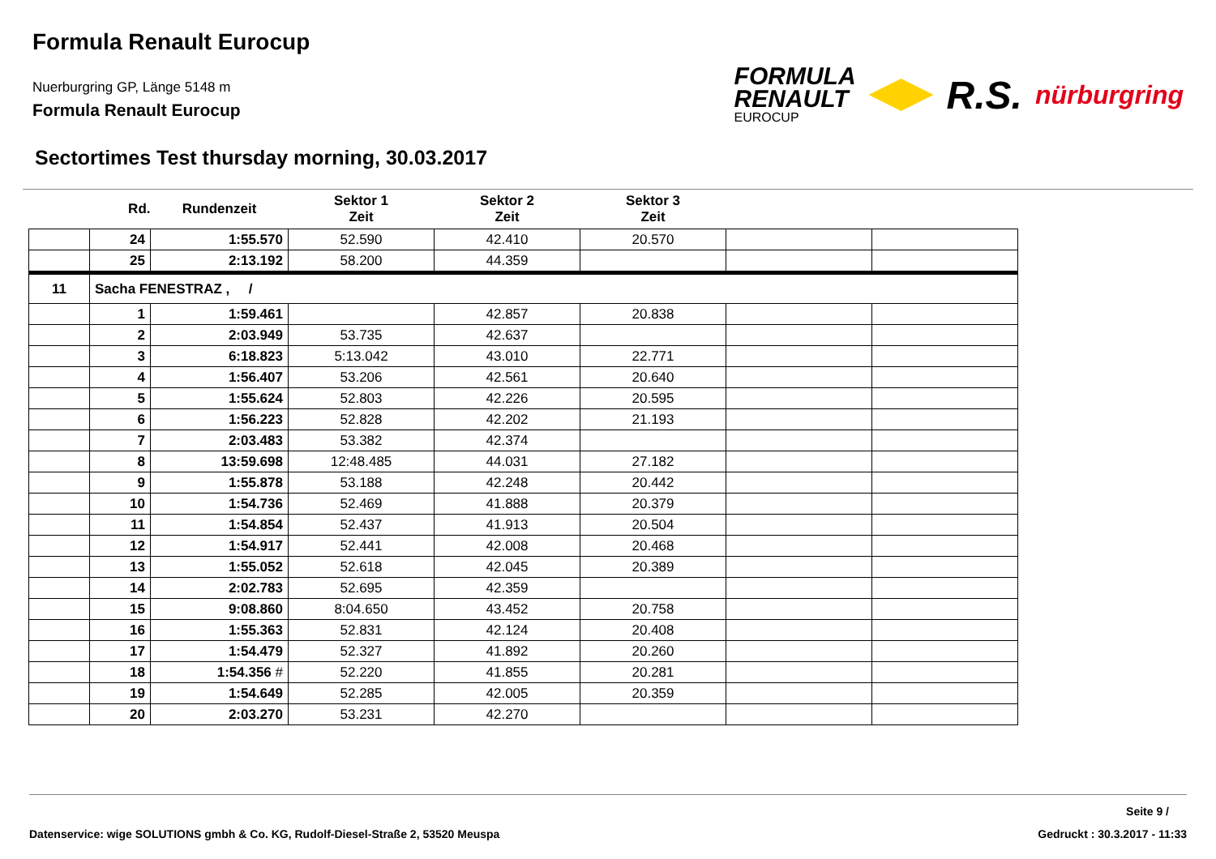Formula Renault Eurocup
Nuerburgring GP, Länge 5148 m
Formula Renault Eurocup
FORMULA
RENAULT
EUROCUP
R.S.
nürburgring
Sectortimes Test thursday morning, 30.03.2017
| | Rd. | Rundenzeit | Sektor 1 Zeit | Sektor 2 Zeit | Sektor 3 Zeit | | |
| --- | --- | --- | --- | --- | --- | --- | --- |
| | 24 | 1:55.570 | 52.590 | 42.410 | 20.570 | | |
| | 25 | 2:13.192 | 58.200 | 44.359 | | | |
| 11 | Sacha FENESTRAZ , / | | | | | | |
| | 1 | 1:59.461 | | 42.857 | 20.838 | | |
| | 2 | 2:03.949 | 53.735 | 42.637 | | | |
| | 3 | 6:18.823 | 5:13.042 | 43.010 | 22.771 | | |
| | 4 | 1:56.407 | 53.206 | 42.561 | 20.640 | | |
| | 5 | 1:55.624 | 52.803 | 42.226 | 20.595 | | |
| | 6 | 1:56.223 | 52.828 | 42.202 | 21.193 | | |
| | 7 | 2:03.483 | 53.382 | 42.374 | | | |
| | 8 | 13:59.698 | 12:48.485 | 44.031 | 27.182 | | |
| | 9 | 1:55.878 | 53.188 | 42.248 | 20.442 | | |
| | 10 | 1:54.736 | 52.469 | 41.888 | 20.379 | | |
| | 11 | 1:54.854 | 52.437 | 41.913 | 20.504 | | |
| | 12 | 1:54.917 | 52.441 | 42.008 | 20.468 | | |
| | 13 | 1:55.052 | 52.618 | 42.045 | 20.389 | | |
| | 14 | 2:02.783 | 52.695 | 42.359 | | | |
| | 15 | 9:08.860 | 8:04.650 | 43.452 | 20.758 | | |
| | 16 | 1:55.363 | 52.831 | 42.124 | 20.408 | | |
| | 17 | 1:54.479 | 52.327 | 41.892 | 20.260 | | |
| | 18 | 1:54.356 # | 52.220 | 41.855 | 20.281 | | |
| | 19 | 1:54.649 | 52.285 | 42.005 | 20.359 | | |
| | 20 | 2:03.270 | 53.231 | 42.270 | | | |
Seite 9 /
Datenservice: wige SOLUTIONS gmbh & Co. KG, Rudolf-Diesel-Straße 2, 53520 Meuspa Gedruckt : 30.3.2017 - 11:33